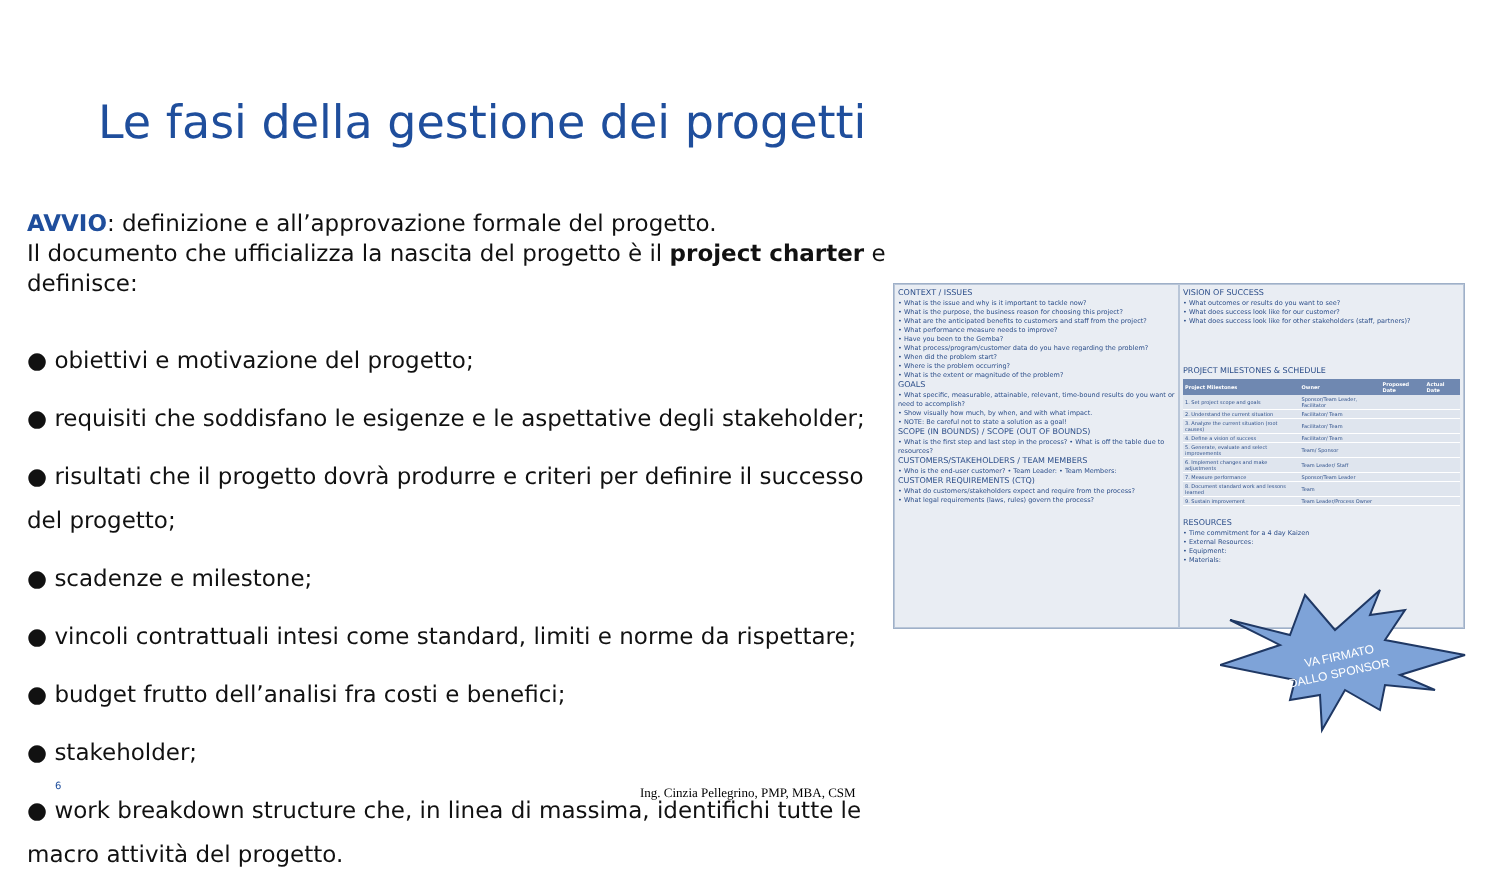Le fasi della gestione dei progetti
AVVIO: definizione e all’approvazione formale del progetto.
Il documento che ufficializza la nascita del progetto è il project charter e definisce:
● obiettivi e motivazione del progetto;
● requisiti che soddisfano le esigenze e le aspettative degli stakeholder;
● risultati che il progetto dovrà produrre e criteri per definire il successo del progetto;
● scadenze e milestone;
● vincoli contrattuali intesi come standard, limiti e norme da rispettare;
● budget frutto dell’analisi fra costi e benefici;
● stakeholder;
● work breakdown structure che, in linea di massima, identifichi tutte le macro attività del progetto.
CONTEXT / ISSUES
• What is the issue and why is it important to tackle now?
• What is the purpose, the business reason for choosing this project?
• What are the anticipated benefits to customers and staff from the project?
• What performance measure needs to improve?
• Have you been to the Gemba?
• What process/program/customer data do you have regarding the problem?
• When did the problem start?
• Where is the problem occurring?
• What is the extent or magnitude of the problem?
GOALS
• What specific, measurable, attainable, relevant, time-bound results do you want or need to accomplish?
• Show visually how much, by when, and with what impact.
• NOTE: Be careful not to state a solution as a goal!
SCOPE (IN BOUNDS) / SCOPE (OUT OF BOUNDS)
• What is the first step and last step in the process? • What is off the table due to resources?
CUSTOMERS/STAKEHOLDERS / TEAM MEMBERS
• Who is the end-user customer? • Team Leader: • Team Members:
CUSTOMER REQUIREMENTS (CTQ)
• What do customers/stakeholders expect and require from the process?
• What legal requirements (laws, rules) govern the process?
VISION OF SUCCESS
• What outcomes or results do you want to see?
• What does success look like for our customer?
• What does success look like for other stakeholders (staff, partners)?
PROJECT MILESTONES & SCHEDULE
| Project Milestones | Owner | Proposed Date | Actual Date |
| --- | --- | --- | --- |
| 1. Set project scope and goals | Sponsor/Team Leader, Facilitator | | |
| 2. Understand the current situation | Facilitator/ Team | | |
| 3. Analyze the current situation (root causes) | Facilitator/ Team | | |
| 4. Define a vision of success | Facilitator/ Team | | |
| 5. Generate, evaluate and select improvements | Team/ Sponsor | | |
| 6. Implement changes and make adjustments | Team Leader/ Staff | | |
| 7. Measure performance | Sponsor/Team Leader | | |
| 8. Document standard work and lessons learned | Team | | |
| 9. Sustain improvement | Team Leader/Process Owner | | |
RESOURCES
• Time commitment for a 4 day Kaizen
• External Resources:
• Equipment:
• Materials:
VA FIRMATO
DALLO SPONSOR
6
Ing. Cinzia Pellegrino, PMP, MBA, CSM